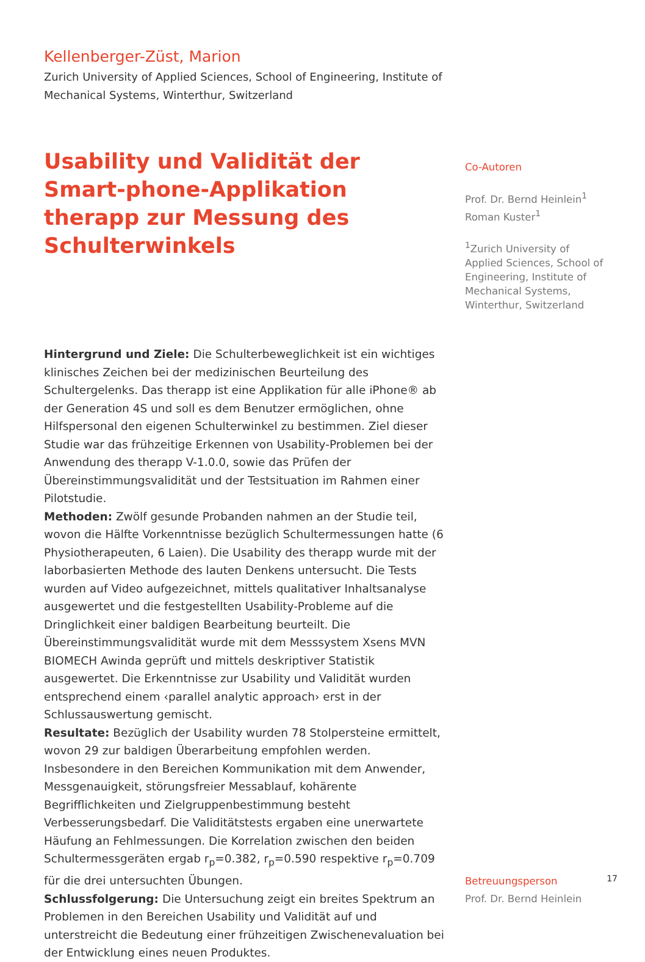Kellenberger-Züst, Marion
Zurich University of Applied Sciences, School of Engineering, Institute of Mechanical Systems, Winterthur, Switzerland
Usability und Validität der Smart-phone-Applikation therapp zur Messung des Schulterwinkels
Hintergrund und Ziele: Die Schulterbeweglichkeit ist ein wichtiges klinisches Zeichen bei der medizinischen Beurteilung des Schultergelenks. Das therapp ist eine Applikation für alle iPhone® ab der Generation 4S und soll es dem Benutzer ermöglichen, ohne Hilfspersonal den eigenen Schulterwinkel zu bestimmen. Ziel dieser Studie war das frühzeitige Erkennen von Usability-Problemen bei der Anwendung des therapp V-1.0.0, sowie das Prüfen der Übereinstimmungsvalidität und der Testsituation im Rahmen einer Pilotstudie.
Methoden: Zwölf gesunde Probanden nahmen an der Studie teil, wovon die Hälfte Vorkenntnisse bezüglich Schultermessungen hatte (6 Physiotherapeuten, 6 Laien). Die Usability des therapp wurde mit der laborbasierten Methode des lauten Denkens untersucht. Die Tests wurden auf Video aufgezeichnet, mittels qualitativer Inhaltsanalyse ausgewertet und die festgestellten Usability-Probleme auf die Dringlichkeit einer baldigen Bearbeitung beurteilt. Die Übereinstimmungsvalidität wurde mit dem Messsystem Xsens MVN BIOMECH Awinda geprüft und mittels deskriptiver Statistik ausgewertet. Die Erkenntnisse zur Usability und Validität wurden entsprechend einem ‹parallel analytic approach› erst in der Schlussauswertung gemischt.
Resultate: Bezüglich der Usability wurden 78 Stolpersteine ermittelt, wovon 29 zur baldigen Überarbeitung empfohlen werden. Insbesondere in den Bereichen Kommunikation mit dem Anwender, Messgenauigkeit, störungsfreier Messablauf, kohärente Begrifflichkeiten und Zielgruppenbestimmung besteht Verbesserungsbedarf. Die Validitätstests ergaben eine unerwartete Häufung an Fehlmessungen. Die Korrelation zwischen den beiden Schultermessgeräten ergab r<sub>p</sub>=0.382, r<sub>p</sub>=0.590 respektive r<sub>p</sub>=0.709 für die drei untersuchten Übungen.
Schlussfolgerung: Die Untersuchung zeigt ein breites Spektrum an Problemen in den Bereichen Usability und Validität auf und unterstreicht die Bedeutung einer frühzeitigen Zwischenevaluation bei der Entwicklung eines neuen Produktes.
Co-Autoren
Prof. Dr. Bernd Heinlein<sup>1</sup>
Roman Kuster<sup>1</sup>
<sup>1</sup> Zurich University of Applied Sciences, School of Engineering, Institute of Mechanical Systems, Winterthur, Switzerland
Betreuungsperson
Prof. Dr. Bernd Heinlein
17